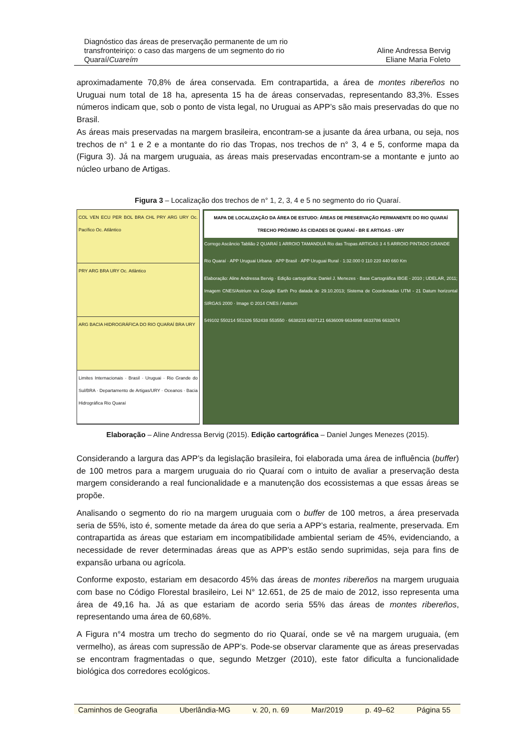Diagnóstico das áreas de preservação permanente de um rio
transfronteiriço: o caso das margens de um segmento do rio
Quaraí/Cuareím
Aline Andressa Bervig
Eliane Maria Foleto
aproximadamente 70,8% de área conservada. Em contrapartida, a área de montes ribereños no Uruguai num total de 18 ha, apresenta 15 ha de áreas conservadas, representando 83,3%. Esses números indicam que, sob o ponto de vista legal, no Uruguai as APP’s são mais preservadas do que no Brasil.
As áreas mais preservadas na margem brasileira, encontram-se a jusante da área urbana, ou seja, nos trechos de n° 1 e 2 e a montante do rio das Tropas, nos trechos de n° 3, 4 e 5, conforme mapa da (Figura 3). Já na margem uruguaia, as áreas mais preservadas encontram-se a montante e junto ao núcleo urbano de Artigas.
Figura 3 – Localização dos trechos de n° 1, 2, 3, 4 e 5 no segmento do rio Quaraí.
COL VEN ECU PER BOL BRA CHL PRY ARG URY Oc. Pacífico Oc. Atlântico
PRY ARG BRA URY Oc. Atlântico
ARG BACIA HIDROGRÁFICA DO RIO QUARAÍ BRA URY
Limites Internacionais · Brasil · Uruguai · Rio Grande do Sul/BRA · Departamento de Artigas/URY · Oceanos · Bacia Hidrográfica Rio Quaraí
MAPA DE LOCALIZAÇÃO DA ÁREA DE ESTUDO: ÁREAS DE PRESERVAÇÃO PERMANENTE DO RIO QUARAÍ TRECHO PRÓXIMO ÀS CIDADES DE QUARAÍ - BR E ARTIGAS - URY
Corrego Ascâncio Tablião 2 QUARAÍ 1 ARROIO TAMANDUÁ Rio das Tropas ARTIGAS 3 4 5 ARROIO PINTADO GRANDE
Rio Quaraí · APP Uruguai Urbana · APP Brasil · APP Uruguai Rural · 1:32.000 0 110 220 440 660 Km
Elaboração: Aline Andressa Bervig · Edição cartográfica: Daniel J. Menezes · Base Cartográfica IBGE - 2010 ; UDELAR, 2011; Imagem CNES/Astrium via Google Earth Pro datada de 29.10.2013; Sistema de Coordenadas UTM - 21 Datum horizontal SIRGAS 2000 · Image © 2014 CNES / Astrium
549102 550214 551326 552438 553550 · 6638233 6637121 6636009 6634898 6633786 6632674
Elaboração – Aline Andressa Bervig (2015). Edição cartográfica – Daniel Junges Menezes (2015).
Considerando a largura das APP’s da legislação brasileira, foi elaborada uma área de influência (buffer) de 100 metros para a margem uruguaia do rio Quaraí com o intuito de avaliar a preservação desta margem considerando a real funcionalidade e a manutenção dos ecossistemas a que essas áreas se propõe.
Analisando o segmento do rio na margem uruguaia com o buffer de 100 metros, a área preservada seria de 55%, isto é, somente metade da área do que seria a APP’s estaria, realmente, preservada. Em contrapartida as áreas que estariam em incompatibilidade ambiental seriam de 45%, evidenciando, a necessidade de rever determinadas áreas que as APP’s estão sendo suprimidas, seja para fins de expansão urbana ou agrícola.
Conforme exposto, estariam em desacordo 45% das áreas de montes ribereños na margem uruguaia com base no Código Florestal brasileiro, Lei N° 12.651, de 25 de maio de 2012, isso representa uma área de 49,16 ha. Já as que estariam de acordo seria 55% das áreas de montes ribereños, representando uma área de 60,68%.
A Figura n°4 mostra um trecho do segmento do rio Quaraí, onde se vê na margem uruguaia, (em vermelho), as áreas com supressão de APP’s. Pode-se observar claramente que as áreas preservadas se encontram fragmentadas o que, segundo Metzger (2010), este fator dificulta a funcionalidade biológica dos corredores ecológicos.
Caminhos de Geografia Uberlândia-MG v. 20, n. 69 Mar/2019 p. 49–62 Página 55